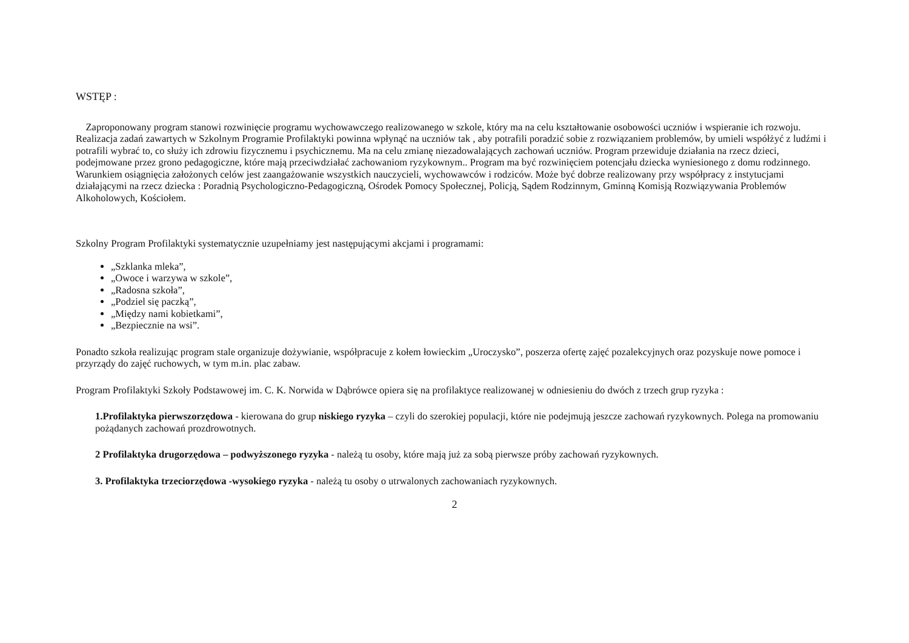WSTĘP :
Zaproponowany program stanowi rozwinięcie programu wychowawczego realizowanego w szkole, który ma na celu kształtowanie osobowości uczniów i wspieranie ich rozwoju.
Realizacja zadań zawartych w Szkolnym Programie Profilaktyki powinna wpłynąć na uczniów tak , aby potrafili poradzić sobie z rozwiązaniem problemów, by umieli współżyć z ludźmi i potrafili wybrać to, co służy ich zdrowiu fizycznemu i psychicznemu. Ma na celu zmianę niezadowalających zachowań uczniów. Program przewiduje działania na rzecz dzieci, podejmowane przez grono pedagogiczne, które mają przeciwdziałać zachowaniom ryzykownym.. Program ma być rozwinięciem potencjału dziecka wyniesionego z domu rodzinnego.
Warunkiem osiągnięcia założonych celów jest zaangażowanie wszystkich nauczycieli, wychowawców i rodziców. Może być dobrze realizowany przy współpracy z instytucjami działającymi na rzecz dziecka : Poradnią Psychologiczno-Pedagogiczną, Ośrodek Pomocy Społecznej, Policją, Sądem Rodzinnym, Gminną Komisją Rozwiązywania Problemów Alkoholowych, Kościołem.
Szkolny Program Profilaktyki systematycznie uzupełniamy jest następującymi akcjami i programami:
„Szklanka mleka”,
„Owoce i warzywa w szkole”,
„Radosna szkoła”,
„Podziel się paczką”,
„Między nami kobietkami”,
„Bezpiecznie na wsi”.
Ponadto szkoła realizując program stale organizuje dożywianie, współpracuje z kołem łowieckim „Uroczysko”, poszerza ofertę zajęć pozalekcyjnych oraz pozyskuje nowe pomoce i przyrządy do zajęć ruchowych, w tym m.in. plac zabaw.
Program Profilaktyki Szkoły Podstawowej im. C. K. Norwida w Dąbrówce opiera się na profilaktyce realizowanej w odniesieniu do dwóch z trzech grup ryzyka :
1.Profilaktyka pierwszorzędowa - kierowana do grup niskiego ryzyka – czyli do szerokiej populacji, które nie podejmują jeszcze zachowań ryzykownych. Polega na promowaniu pożądanych zachowań prozdrowotnych.
2 Profilaktyka drugorzędowa – podwyższonego ryzyka - należą tu osoby, które mają już za sobą pierwsze próby zachowań ryzykownych.
3. Profilaktyka trzeciorzędowa -wysokiego ryzyka - należą tu osoby o utrwalonych zachowaniach ryzykownych.
2